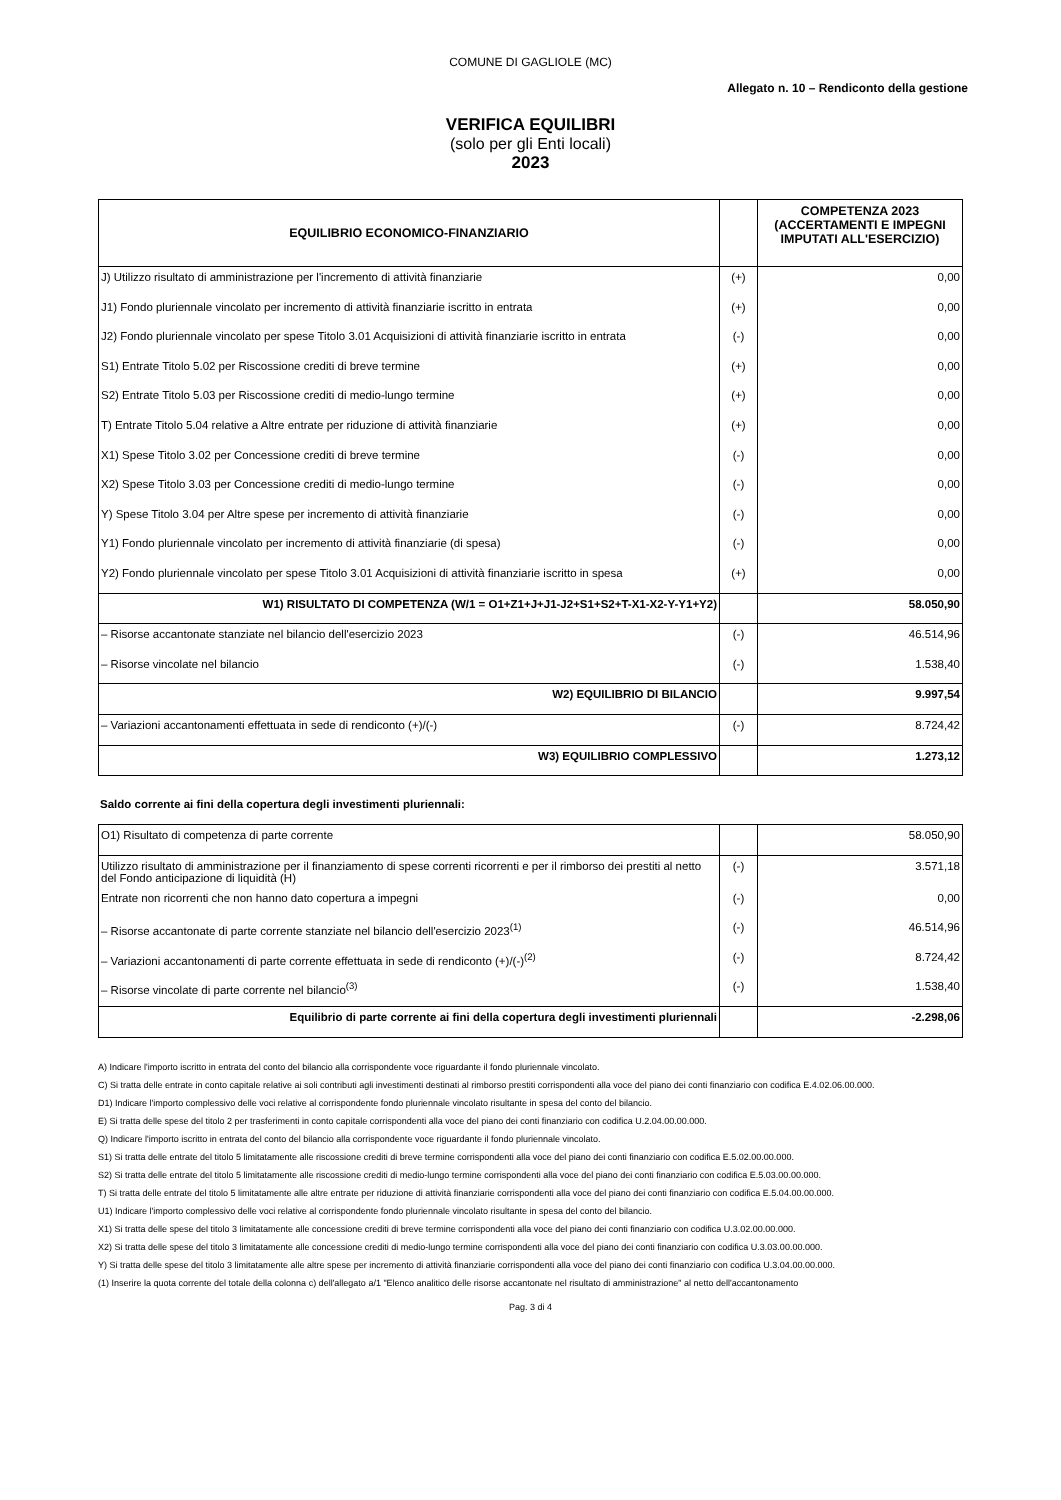COMUNE DI GAGLIOLE (MC)
Allegato n. 10 – Rendiconto della gestione
VERIFICA EQUILIBRI
(solo per gli Enti locali)
2023
| EQUILIBRIO ECONOMICO-FINANZIARIO | | COMPETENZA 2023 (ACCERTAMENTI E IMPEGNI IMPUTATI ALL'ESERCIZIO) |
| --- | --- | --- |
| J) Utilizzo risultato di amministrazione per l'incremento di attività finanziarie | (+) | 0,00 |
| J1) Fondo pluriennale vincolato per incremento di attività finanziarie iscritto in entrata | (+) | 0,00 |
| J2) Fondo pluriennale vincolato per spese Titolo 3.01 Acquisizioni di attività finanziarie iscritto in entrata | (-) | 0,00 |
| S1) Entrate Titolo 5.02 per Riscossione crediti di breve termine | (+) | 0,00 |
| S2) Entrate Titolo 5.03 per Riscossione crediti di medio-lungo termine | (+) | 0,00 |
| T) Entrate Titolo 5.04 relative a Altre entrate per riduzione di attività finanziarie | (+) | 0,00 |
| X1) Spese Titolo 3.02 per Concessione crediti di breve termine | (-) | 0,00 |
| X2) Spese Titolo 3.03 per Concessione crediti di medio-lungo termine | (-) | 0,00 |
| Y) Spese Titolo 3.04 per Altre spese per incremento di attività finanziarie | (-) | 0,00 |
| Y1) Fondo pluriennale vincolato per incremento di attività finanziarie (di spesa) | (-) | 0,00 |
| Y2) Fondo pluriennale vincolato per spese Titolo 3.01 Acquisizioni di attività finanziarie iscritto in spesa | (+) | 0,00 |
| W1) RISULTATO DI COMPETENZA (W/1 = O1+Z1+J+J1-J2+S1+S2+T-X1-X2-Y-Y1+Y2) | | 58.050,90 |
| – Risorse accantonate stanziate nel bilancio dell'esercizio 2023 | (-) | 46.514,96 |
| – Risorse vincolate nel bilancio | (-) | 1.538,40 |
| W2) EQUILIBRIO DI BILANCIO | | 9.997,54 |
| – Variazioni accantonamenti effettuata in sede di rendiconto (+)/(-) | (-) | 8.724,42 |
| W3) EQUILIBRIO COMPLESSIVO | | 1.273,12 |
Saldo corrente ai fini della copertura degli investimenti pluriennali:
| O1) Risultato di competenza di parte corrente | | 58.050,90 |
| Utilizzo risultato di amministrazione per il finanziamento di spese correnti ricorrenti e per il rimborso dei prestiti al netto del Fondo anticipazione di liquidità (H) | (-) | 3.571,18 |
| Entrate non ricorrenti che non hanno dato copertura a impegni | (-) | 0,00 |
| – Risorse accantonate di parte corrente stanziate nel bilancio dell'esercizio 2023<sup>(1)</sup> | (-) | 46.514,96 |
| – Variazioni accantonamenti di parte corrente effettuata in sede di rendiconto (+)/(-)<sup>(2)</sup> | (-) | 8.724,42 |
| – Risorse vincolate di parte corrente nel bilancio<sup>(3)</sup> | (-) | 1.538,40 |
| Equilibrio di parte corrente ai fini della copertura degli investimenti pluriennali | | -2.298,06 |
A) Indicare l'importo iscritto in entrata del conto del bilancio alla corrispondente voce riguardante il fondo pluriennale vincolato.
C) Si tratta delle entrate in conto capitale relative ai soli contributi agli investimenti destinati al rimborso prestiti corrispondenti alla voce del piano dei conti finanziario con codifica E.4.02.06.00.000.
D1) Indicare l'importo complessivo delle voci relative al corrispondente fondo pluriennale vincolato risultante in spesa del conto del bilancio.
E) Si tratta delle spese del titolo 2 per trasferimenti in conto capitale corrispondenti alla voce del piano dei conti finanziario con codifica U.2.04.00.00.000.
Q) Indicare l'importo iscritto in entrata del conto del bilancio alla corrispondente voce riguardante il fondo pluriennale vincolato.
S1) Si tratta delle entrate del titolo 5 limitatamente alle riscossione crediti di breve termine corrispondenti alla voce del piano dei conti finanziario con codifica E.5.02.00.00.000.
S2) Si tratta delle entrate del titolo 5 limitatamente alle riscossione crediti di medio-lungo termine corrispondenti alla voce del piano dei conti finanziario con codifica E.5.03.00.00.000.
T) Si tratta delle entrate del titolo 5 limitatamente alle altre entrate per riduzione di attività finanziarie corrispondenti alla voce del piano dei conti finanziario con codifica E.5.04.00.00.000.
U1) Indicare l'importo complessivo delle voci relative al corrispondente fondo pluriennale vincolato risultante in spesa del conto del bilancio.
X1) Si tratta delle spese del titolo 3 limitatamente alle concessione crediti di breve termine corrispondenti alla voce del piano dei conti finanziario con codifica U.3.02.00.00.000.
X2) Si tratta delle spese del titolo 3 limitatamente alle concessione crediti di medio-lungo termine corrispondenti alla voce del piano dei conti finanziario con codifica U.3.03.00.00.000.
Y) Si tratta delle spese del titolo 3 limitatamente alle altre spese per incremento di attività finanziarie corrispondenti alla voce del piano dei conti finanziario con codifica U.3.04.00.00.000.
(1) Inserire la quota corrente del totale della colonna c) dell'allegato a/1 "Elenco analitico delle risorse accantonate nel risultato di amministrazione" al netto dell'accantonamento
Pag. 3 di 4